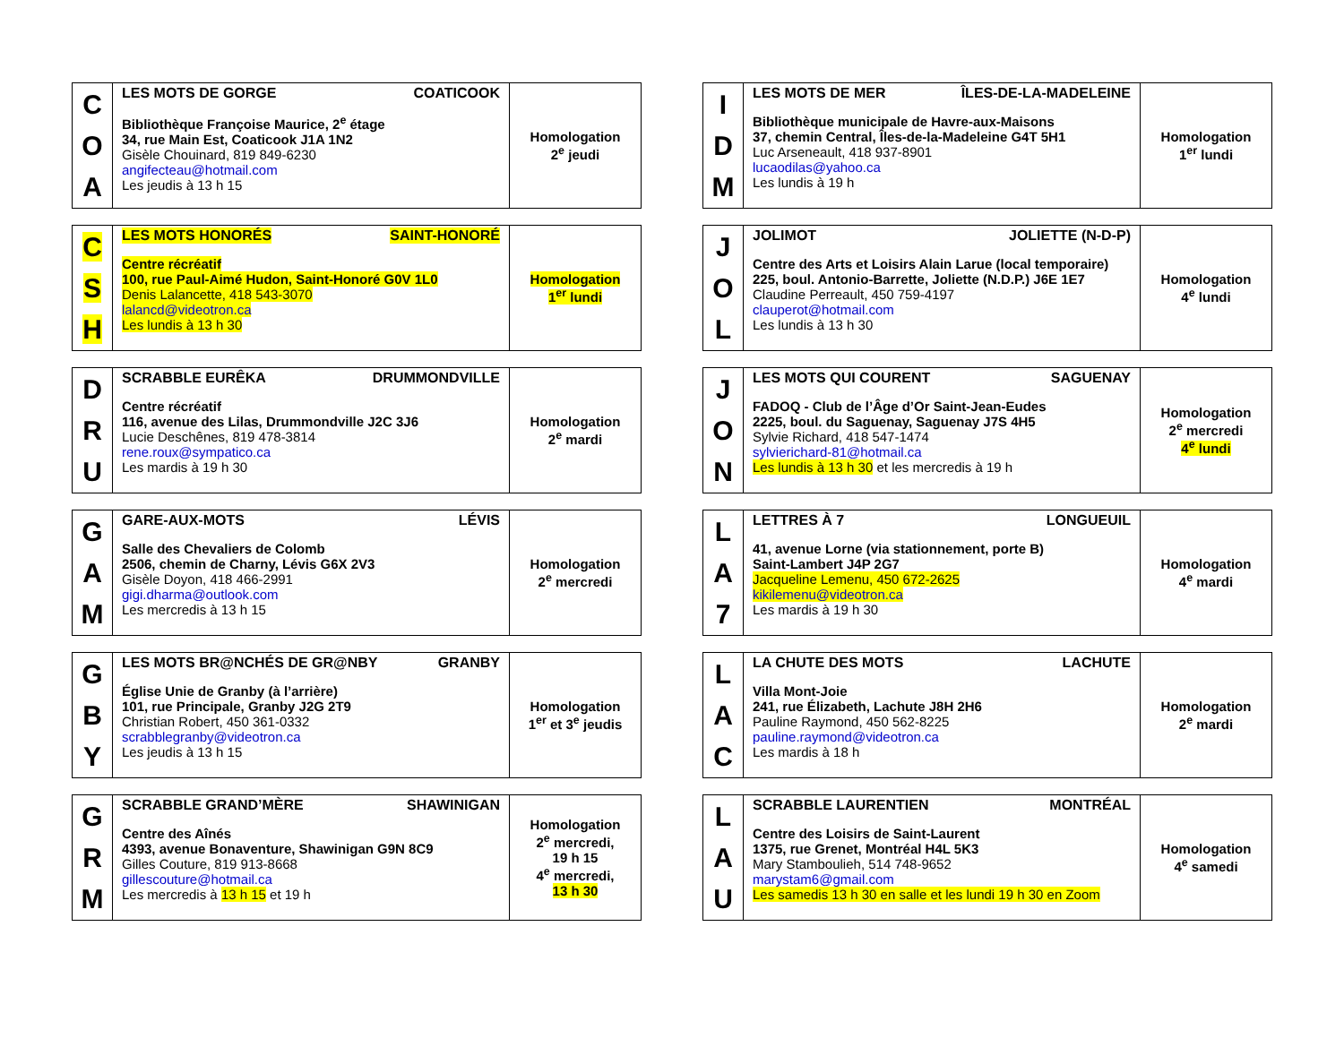| C O A | LES MOTS DE GORGE COATICOOK Bibliothèque Françoise Maurice, 2<sup>e</sup> étage 34, rue Main Est, Coaticook J1A 1N2 Gisèle Chouinard, 819 849-6230 angifecteau@hotmail.com Les jeudis à 13 h 15 | Homologation 2<sup>e</sup> jeudi |
| C S H | LES MOTS HONORÉS SAINT-HONORÉ Centre récréatif 100, rue Paul-Aimé Hudon, Saint-Honoré G0V 1L0 Denis Lalancette, 418 543-3070 lalancd@videotron.ca Les lundis à 13 h 30 | Homologation 1<sup>er</sup> lundi |
| D R U | SCRABBLE EURÊKA DRUMMONDVILLE Centre récréatif 116, avenue des Lilas, Drummondville J2C 3J6 Lucie Deschênes, 819 478-3814 rene.roux@sympatico.ca Les mardis à 19 h 30 | Homologation 2<sup>e</sup> mardi |
| G A M | GARE-AUX-MOTS LÉVIS Salle des Chevaliers de Colomb 2506, chemin de Charny, Lévis G6X 2V3 Gisèle Doyon, 418 466-2991 gigi.dharma@outlook.com Les mercredis à 13 h 15 | Homologation 2<sup>e</sup> mercredi |
| G B Y | LES MOTS BR@NCHÉS DE GR@NBY GRANBY Église Unie de Granby (à l’arrière) 101, rue Principale, Granby J2G 2T9 Christian Robert, 450 361-0332 scrabblegranby@videotron.ca Les jeudis à 13 h 15 | Homologation 1<sup>er</sup> et 3<sup>e</sup> jeudis |
| G R M | SCRABBLE GRAND’MÈRE SHAWINIGAN Centre des Aînés 4393, avenue Bonaventure, Shawinigan G9N 8C9 Gilles Couture, 819 913-8668 gillescouture@hotmail.ca Les mercredis à 13 h 15 et 19 h | Homologation 2<sup>e</sup> mercredi, 19 h 15 4<sup>e</sup> mercredi, 13 h 30 |
| I D M | LES MOTS DE MER ÎLES-DE-LA-MADELEINE Bibliothèque municipale de Havre-aux-Maisons 37, chemin Central, Îles-de-la-Madeleine G4T 5H1 Luc Arseneault, 418 937-8901 lucaodilas@yahoo.ca Les lundis à 19 h | Homologation 1<sup>er</sup> lundi |
| J O L | JOLIMOT JOLIETTE (N-D-P) Centre des Arts et Loisirs Alain Larue (local temporaire) 225, boul. Antonio-Barrette, Joliette (N.D.P.) J6E 1E7 Claudine Perreault, 450 759-4197 clauperot@hotmail.com Les lundis à 13 h 30 | Homologation 4<sup>e</sup> lundi |
| J O N | LES MOTS QUI COURENT SAGUENAY FADOQ - Club de l’Âge d’Or Saint-Jean-Eudes 2225, boul. du Saguenay, Saguenay J7S 4H5 Sylvie Richard, 418 547-1474 sylvierichard-81@hotmail.ca Les lundis à 13 h 30 et les mercredis à 19 h | Homologation 2<sup>e</sup> mercredi 4<sup>e</sup> lundi |
| L A 7 | LETTRES À 7 LONGUEUIL 41, avenue Lorne (via stationnement, porte B) Saint-Lambert J4P 2G7 Jacqueline Lemenu, 450 672-2625 kikilemenu@videotron.ca Les mardis à 19 h 30 | Homologation 4<sup>e</sup> mardi |
| L A C | LA CHUTE DES MOTS LACHUTE Villa Mont-Joie 241, rue Élizabeth, Lachute J8H 2H6 Pauline Raymond, 450 562-8225 pauline.raymond@videotron.ca Les mardis à 18 h | Homologation 2<sup>e</sup> mardi |
| L A U | SCRABBLE LAURENTIEN MONTRÉAL Centre des Loisirs de Saint-Laurent 1375, rue Grenet, Montréal H4L 5K3 Mary Stamboulieh, 514 748-9652 marystam6@gmail.com Les samedis 13 h 30 en salle et les lundi 19 h 30 en Zoom | Homologation 4<sup>e</sup> samedi |